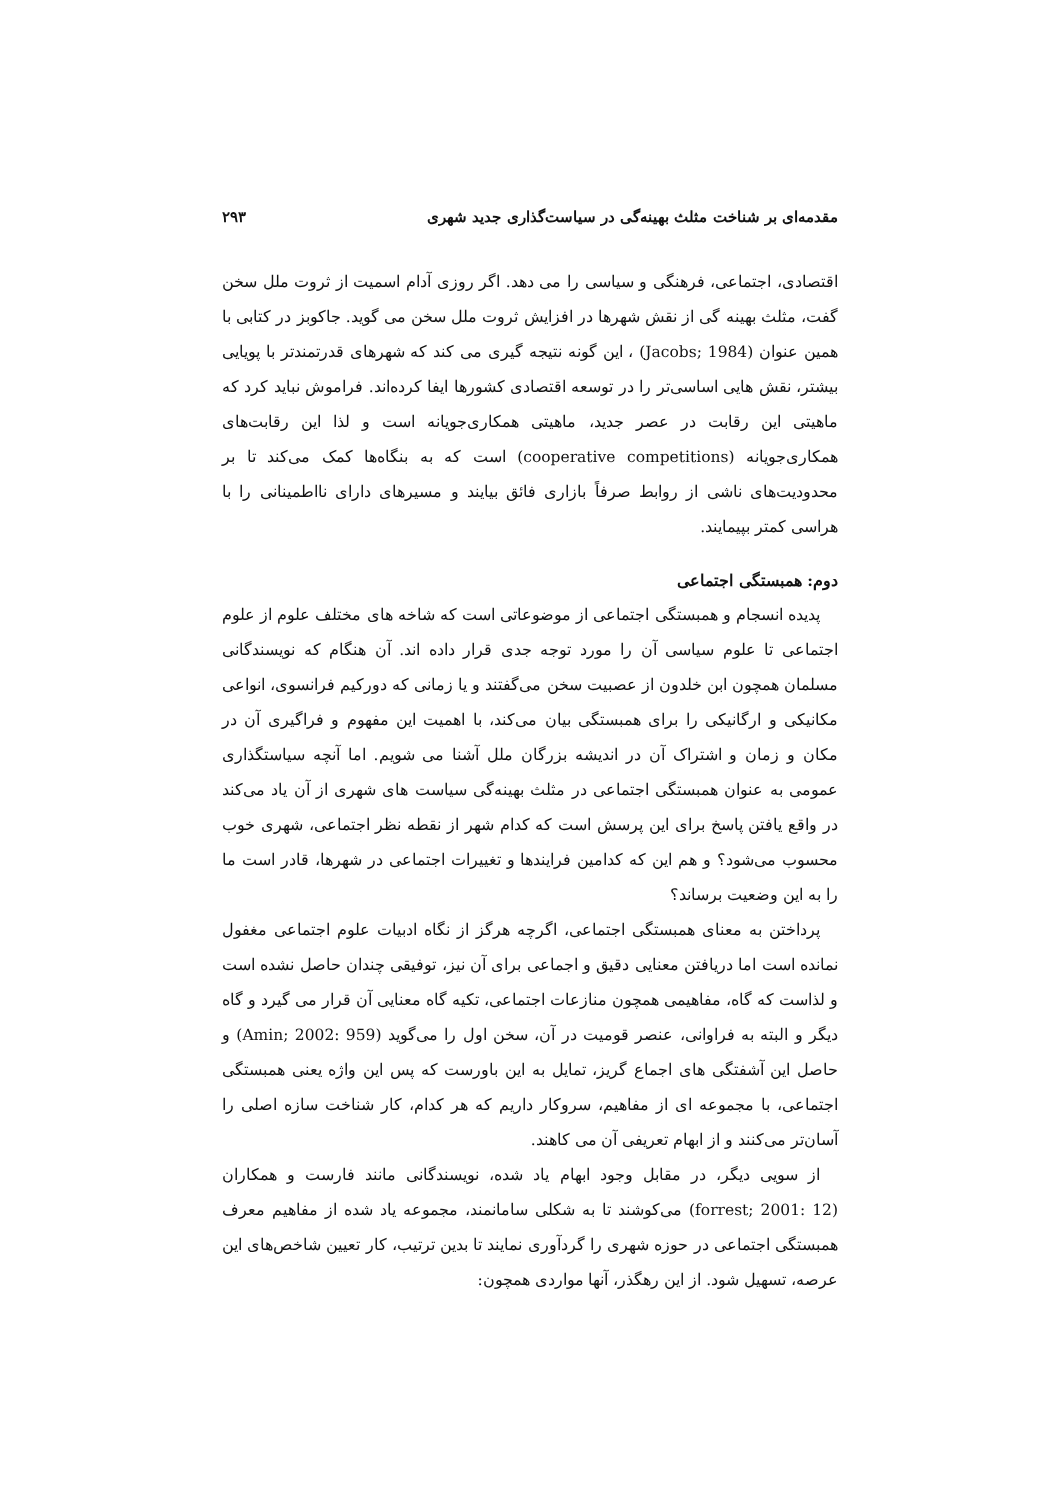مقدمه‌ای بر شناخت مثلث بهینه‌گی در سیاست‌گذاری جدید شهری ۲۹۳
اقتصادی، اجتماعی، فرهنگی و سیاسی را می دهد. اگر روزی آدام اسمیت از ثروت ملل سخن گفت، مثلث بهینه گی از نقش شهرها در افزایش ثروت ملل سخن می گوید. جاکوبز در کتابی با همین عنوان (Jacobs; 1984) ، این گونه نتیجه گیری می کند که شهرهای قدرتمندتر با پویایی بیشتر، نقش هایی اساسی‌تر را در توسعه اقتصادی کشورها ایفا کرده‌اند. فراموش نباید کرد که ماهیتی این رقابت در عصر جدید، ماهیتی همکاری‌جویانه است و لذا این رقابت‌های همکاری‌جویانه (cooperative competitions) است که به بنگاه‌ها کمک می‌کند تا بر محدودیت‌های ناشی از روابط صرفاً بازاری فائق بیایند و مسیرهای دارای نااطمینانی را با هراسی کمتر بپیمایند.
دوم: همبستگی اجتماعی
پدیده انسجام و همبستگی اجتماعی از موضوعاتی است که شاخه های مختلف علوم از علوم اجتماعی تا علوم سیاسی آن را مورد توجه جدی قرار داده اند. آن هنگام که نویسندگانی مسلمان همچون ابن خلدون از عصبیت سخن می‌گفتند و یا زمانی که دورکیم فرانسوی، انواعی مکانیکی و ارگانیکی را برای همبستگی بیان می‌کند، با اهمیت این مفهوم و فراگیری آن در مکان و زمان و اشتراک آن در اندیشه بزرگان ملل آشنا می شویم. اما آنچه سیاستگذاری عمومی به عنوان همبستگی اجتماعی در مثلث بهینه‌گی سیاست های شهری از آن یاد می‌کند در واقع یافتن پاسخ برای این پرسش است که کدام شهر از نقطه نظر اجتماعی، شهری خوب محسوب می‌شود؟ و هم این که کدامین فرایندها و تغییرات اجتماعی در شهرها، قادر است ما را به این وضعیت برساند؟
پرداختن به معنای همبستگی اجتماعی، اگرچه هرگز از نگاه ادبیات علوم اجتماعی مغفول نمانده است اما دریافتن معنایی دقیق و اجماعی برای آن نیز، توفیقی چندان حاصل نشده است و لذاست که گاه، مفاهیمی همچون منازعات اجتماعی، تکیه گاه معنایی آن قرار می گیرد و گاه دیگر و البته به فراوانی، عنصر قومیت در آن، سخن اول را می‌گوید (Amin; 2002: 959) و حاصل این آشفتگی های اجماع گریز، تمایل به این باورست که پس این واژه یعنی همبستگی اجتماعی، با مجموعه ای از مفاهیم، سروکار داریم که هر کدام، کار شناخت سازه اصلی را آسان‌تر می‌کنند و از ابهام تعریفی آن می کاهند.
از سویی دیگر، در مقابل وجود ابهام یاد شده، نویسندگانی مانند فارست و همکاران (forrest; 2001: 12) می‌کوشند تا به شکلی سامانمند، مجموعه یاد شده از مفاهیم معرف همبستگی اجتماعی در حوزه شهری را گردآوری نمایند تا بدین ترتیب، کار تعیین شاخص‌های این عرصه، تسهیل شود. از این رهگذر، آنها مواردی همچون: